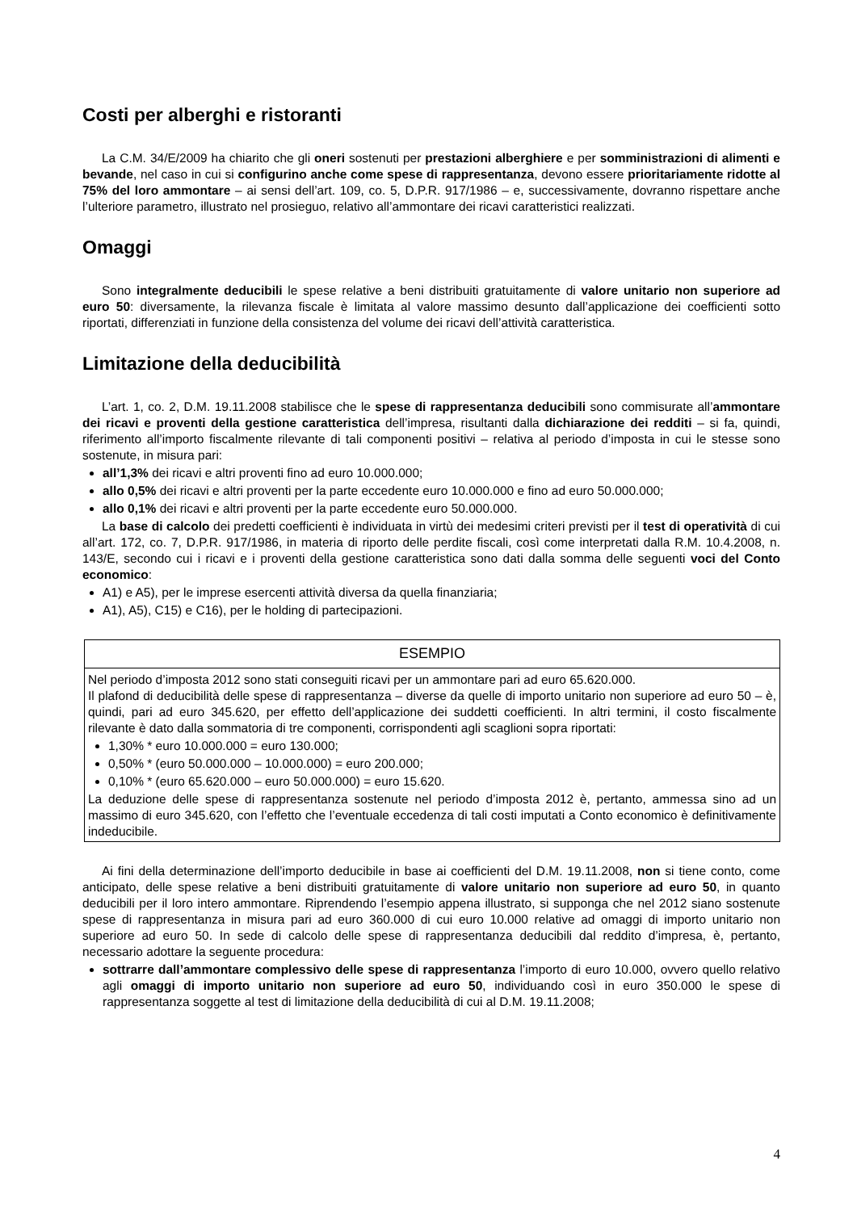Costi per alberghi e ristoranti
La C.M. 34/E/2009 ha chiarito che gli oneri sostenuti per prestazioni alberghiere e per somministrazioni di alimenti e bevande, nel caso in cui si configurino anche come spese di rappresentanza, devono essere prioritariamente ridotte al 75% del loro ammontare – ai sensi dell’art. 109, co. 5, D.P.R. 917/1986 – e, successivamente, dovranno rispettare anche l’ulteriore parametro, illustrato nel prosieguo, relativo all’ammontare dei ricavi caratteristici realizzati.
Omaggi
Sono integralmente deducibili le spese relative a beni distribuiti gratuitamente di valore unitario non superiore ad euro 50: diversamente, la rilevanza fiscale è limitata al valore massimo desunto dall’applicazione dei coefficienti sotto riportati, differenziati in funzione della consistenza del volume dei ricavi dell’attività caratteristica.
Limitazione della deducibilità
L’art. 1, co. 2, D.M. 19.11.2008 stabilisce che le spese di rappresentanza deducibili sono commisurate all’ammontare dei ricavi e proventi della gestione caratteristica dell’impresa, risultanti dalla dichiarazione dei redditi – si fa, quindi, riferimento all’importo fiscalmente rilevante di tali componenti positivi – relativa al periodo d’imposta in cui le stesse sono sostenute, in misura pari:
all’1,3% dei ricavi e altri proventi fino ad euro 10.000.000;
allo 0,5% dei ricavi e altri proventi per la parte eccedente euro 10.000.000 e fino ad euro 50.000.000;
allo 0,1% dei ricavi e altri proventi per la parte eccedente euro 50.000.000.
La base di calcolo dei predetti coefficienti è individuata in virtù dei medesimi criteri previsti per il test di operatività di cui all’art. 172, co. 7, D.P.R. 917/1986, in materia di riporto delle perdite fiscali, così come interpretati dalla R.M. 10.4.2008, n. 143/E, secondo cui i ricavi e i proventi della gestione caratteristica sono dati dalla somma delle seguenti voci del Conto economico:
A1) e A5), per le imprese esercenti attività diversa da quella finanziaria;
A1), A5), C15) e C16), per le holding di partecipazioni.
ESEMPIO
Nel periodo d’imposta 2012 sono stati conseguiti ricavi per un ammontare pari ad euro 65.620.000.
Il plafond di deducibilità delle spese di rappresentanza – diverse da quelle di importo unitario non superiore ad euro 50 – è, quindi, pari ad euro 345.620, per effetto dell’applicazione dei suddetti coefficienti. In altri termini, il costo fiscalmente rilevante è dato dalla sommatoria di tre componenti, corrispondenti agli scaglioni sopra riportati:
1,30% * euro 10.000.000 = euro 130.000;
0,50% * (euro 50.000.000 – 10.000.000) = euro 200.000;
0,10% * (euro 65.620.000 – euro 50.000.000) = euro 15.620.
La deduzione delle spese di rappresentanza sostenute nel periodo d’imposta 2012 è, pertanto, ammessa sino ad un massimo di euro 345.620, con l’effetto che l’eventuale eccedenza di tali costi imputati a Conto economico è definitivamente indeducibile.
Ai fini della determinazione dell’importo deducibile in base ai coefficienti del D.M. 19.11.2008, non si tiene conto, come anticipato, delle spese relative a beni distribuiti gratuitamente di valore unitario non superiore ad euro 50, in quanto deducibili per il loro intero ammontare. Riprendendo l’esempio appena illustrato, si supponga che nel 2012 siano sostenute spese di rappresentanza in misura pari ad euro 360.000 di cui euro 10.000 relative ad omaggi di importo unitario non superiore ad euro 50. In sede di calcolo delle spese di rappresentanza deducibili dal reddito d’impresa, è, pertanto, necessario adottare la seguente procedura:
sottrarre dall’ammontare complessivo delle spese di rappresentanza l’importo di euro 10.000, ovvero quello relativo agli omaggi di importo unitario non superiore ad euro 50, individuando così in euro 350.000 le spese di rappresentanza soggette al test di limitazione della deducibilità di cui al D.M. 19.11.2008;
4